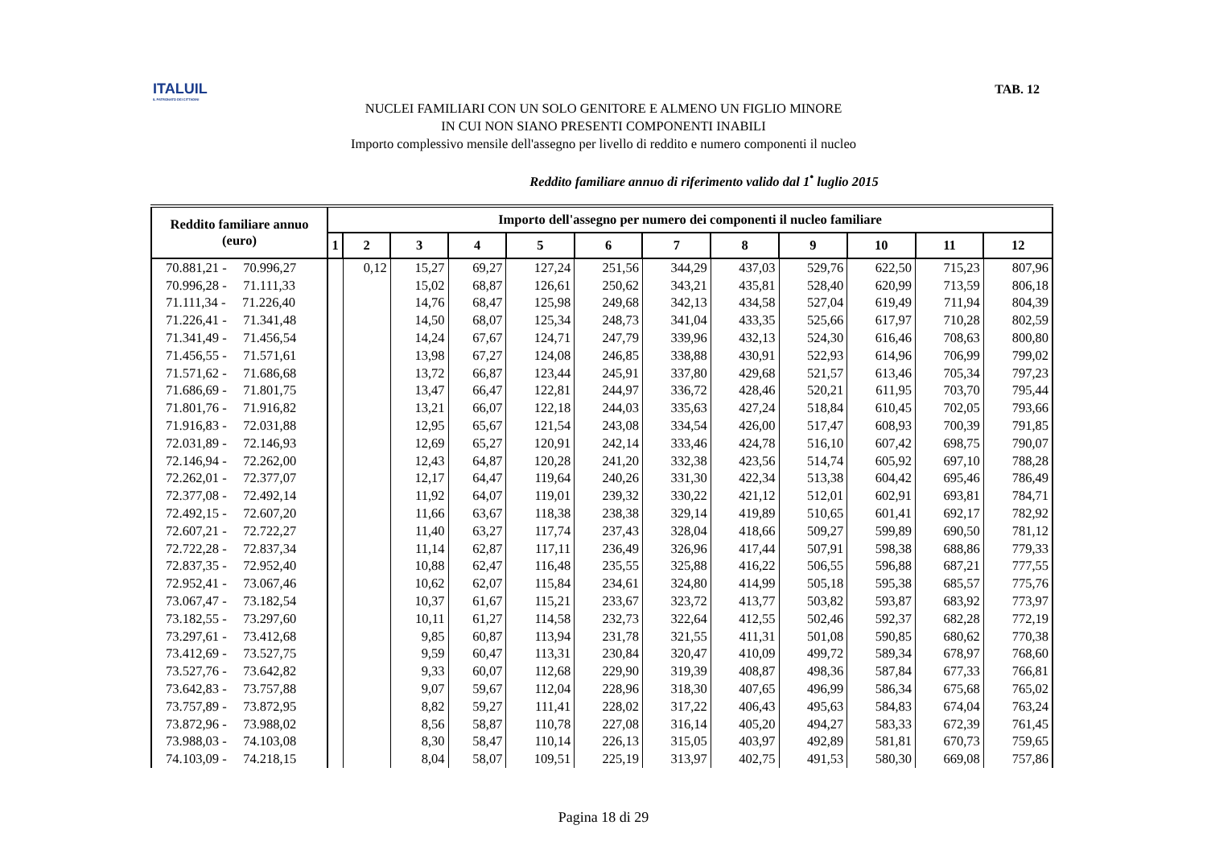ITALUIL
IL PATRONATO DEI CITTADINI
TAB. 12
NUCLEI FAMILIARI CON UN SOLO GENITORE E ALMENO UN FIGLIO MINORE
IN CUI NON SIANO PRESENTI COMPONENTI INABILI
Importo complessivo mensile dell'assegno per livello di reddito e numero componenti il nucleo
Reddito familiare annuo di riferimento valido dal 1<sup>•</sup> luglio 2015
| Reddito familiare annuo (euro) | Importo dell'assegno per numero dei componenti il nucleo familiare | | | | | | | | | | | |
| --- | --- | --- | --- | --- | --- | --- | --- | --- | --- | --- | --- | --- |
| | 1 | 2 | 3 | 4 | 5 | 6 | 7 | 8 | 9 | 10 | 11 | 12 |
| 70.881,21 - 70.996,27 | | 0,12 | 15,27 | 69,27 | 127,24 | 251,56 | 344,29 | 437,03 | 529,76 | 622,50 | 715,23 | 807,96 |
| 70.996,28 - 71.111,33 | | | 15,02 | 68,87 | 126,61 | 250,62 | 343,21 | 435,81 | 528,40 | 620,99 | 713,59 | 806,18 |
| 71.111,34 - 71.226,40 | | | 14,76 | 68,47 | 125,98 | 249,68 | 342,13 | 434,58 | 527,04 | 619,49 | 711,94 | 804,39 |
| 71.226,41 - 71.341,48 | | | 14,50 | 68,07 | 125,34 | 248,73 | 341,04 | 433,35 | 525,66 | 617,97 | 710,28 | 802,59 |
| 71.341,49 - 71.456,54 | | | 14,24 | 67,67 | 124,71 | 247,79 | 339,96 | 432,13 | 524,30 | 616,46 | 708,63 | 800,80 |
| 71.456,55 - 71.571,61 | | | 13,98 | 67,27 | 124,08 | 246,85 | 338,88 | 430,91 | 522,93 | 614,96 | 706,99 | 799,02 |
| 71.571,62 - 71.686,68 | | | 13,72 | 66,87 | 123,44 | 245,91 | 337,80 | 429,68 | 521,57 | 613,46 | 705,34 | 797,23 |
| 71.686,69 - 71.801,75 | | | 13,47 | 66,47 | 122,81 | 244,97 | 336,72 | 428,46 | 520,21 | 611,95 | 703,70 | 795,44 |
| 71.801,76 - 71.916,82 | | | 13,21 | 66,07 | 122,18 | 244,03 | 335,63 | 427,24 | 518,84 | 610,45 | 702,05 | 793,66 |
| 71.916,83 - 72.031,88 | | | 12,95 | 65,67 | 121,54 | 243,08 | 334,54 | 426,00 | 517,47 | 608,93 | 700,39 | 791,85 |
| 72.031,89 - 72.146,93 | | | 12,69 | 65,27 | 120,91 | 242,14 | 333,46 | 424,78 | 516,10 | 607,42 | 698,75 | 790,07 |
| 72.146,94 - 72.262,00 | | | 12,43 | 64,87 | 120,28 | 241,20 | 332,38 | 423,56 | 514,74 | 605,92 | 697,10 | 788,28 |
| 72.262,01 - 72.377,07 | | | 12,17 | 64,47 | 119,64 | 240,26 | 331,30 | 422,34 | 513,38 | 604,42 | 695,46 | 786,49 |
| 72.377,08 - 72.492,14 | | | 11,92 | 64,07 | 119,01 | 239,32 | 330,22 | 421,12 | 512,01 | 602,91 | 693,81 | 784,71 |
| 72.492,15 - 72.607,20 | | | 11,66 | 63,67 | 118,38 | 238,38 | 329,14 | 419,89 | 510,65 | 601,41 | 692,17 | 782,92 |
| 72.607,21 - 72.722,27 | | | 11,40 | 63,27 | 117,74 | 237,43 | 328,04 | 418,66 | 509,27 | 599,89 | 690,50 | 781,12 |
| 72.722,28 - 72.837,34 | | | 11,14 | 62,87 | 117,11 | 236,49 | 326,96 | 417,44 | 507,91 | 598,38 | 688,86 | 779,33 |
| 72.837,35 - 72.952,40 | | | 10,88 | 62,47 | 116,48 | 235,55 | 325,88 | 416,22 | 506,55 | 596,88 | 687,21 | 777,55 |
| 72.952,41 - 73.067,46 | | | 10,62 | 62,07 | 115,84 | 234,61 | 324,80 | 414,99 | 505,18 | 595,38 | 685,57 | 775,76 |
| 73.067,47 - 73.182,54 | | | 10,37 | 61,67 | 115,21 | 233,67 | 323,72 | 413,77 | 503,82 | 593,87 | 683,92 | 773,97 |
| 73.182,55 - 73.297,60 | | | 10,11 | 61,27 | 114,58 | 232,73 | 322,64 | 412,55 | 502,46 | 592,37 | 682,28 | 772,19 |
| 73.297,61 - 73.412,68 | | | 9,85 | 60,87 | 113,94 | 231,78 | 321,55 | 411,31 | 501,08 | 590,85 | 680,62 | 770,38 |
| 73.412,69 - 73.527,75 | | | 9,59 | 60,47 | 113,31 | 230,84 | 320,47 | 410,09 | 499,72 | 589,34 | 678,97 | 768,60 |
| 73.527,76 - 73.642,82 | | | 9,33 | 60,07 | 112,68 | 229,90 | 319,39 | 408,87 | 498,36 | 587,84 | 677,33 | 766,81 |
| 73.642,83 - 73.757,88 | | | 9,07 | 59,67 | 112,04 | 228,96 | 318,30 | 407,65 | 496,99 | 586,34 | 675,68 | 765,02 |
| 73.757,89 - 73.872,95 | | | 8,82 | 59,27 | 111,41 | 228,02 | 317,22 | 406,43 | 495,63 | 584,83 | 674,04 | 763,24 |
| 73.872,96 - 73.988,02 | | | 8,56 | 58,87 | 110,78 | 227,08 | 316,14 | 405,20 | 494,27 | 583,33 | 672,39 | 761,45 |
| 73.988,03 - 74.103,08 | | | 8,30 | 58,47 | 110,14 | 226,13 | 315,05 | 403,97 | 492,89 | 581,81 | 670,73 | 759,65 |
| 74.103,09 - 74.218,15 | | | 8,04 | 58,07 | 109,51 | 225,19 | 313,97 | 402,75 | 491,53 | 580,30 | 669,08 | 757,86 |
Pagina 18 di 29